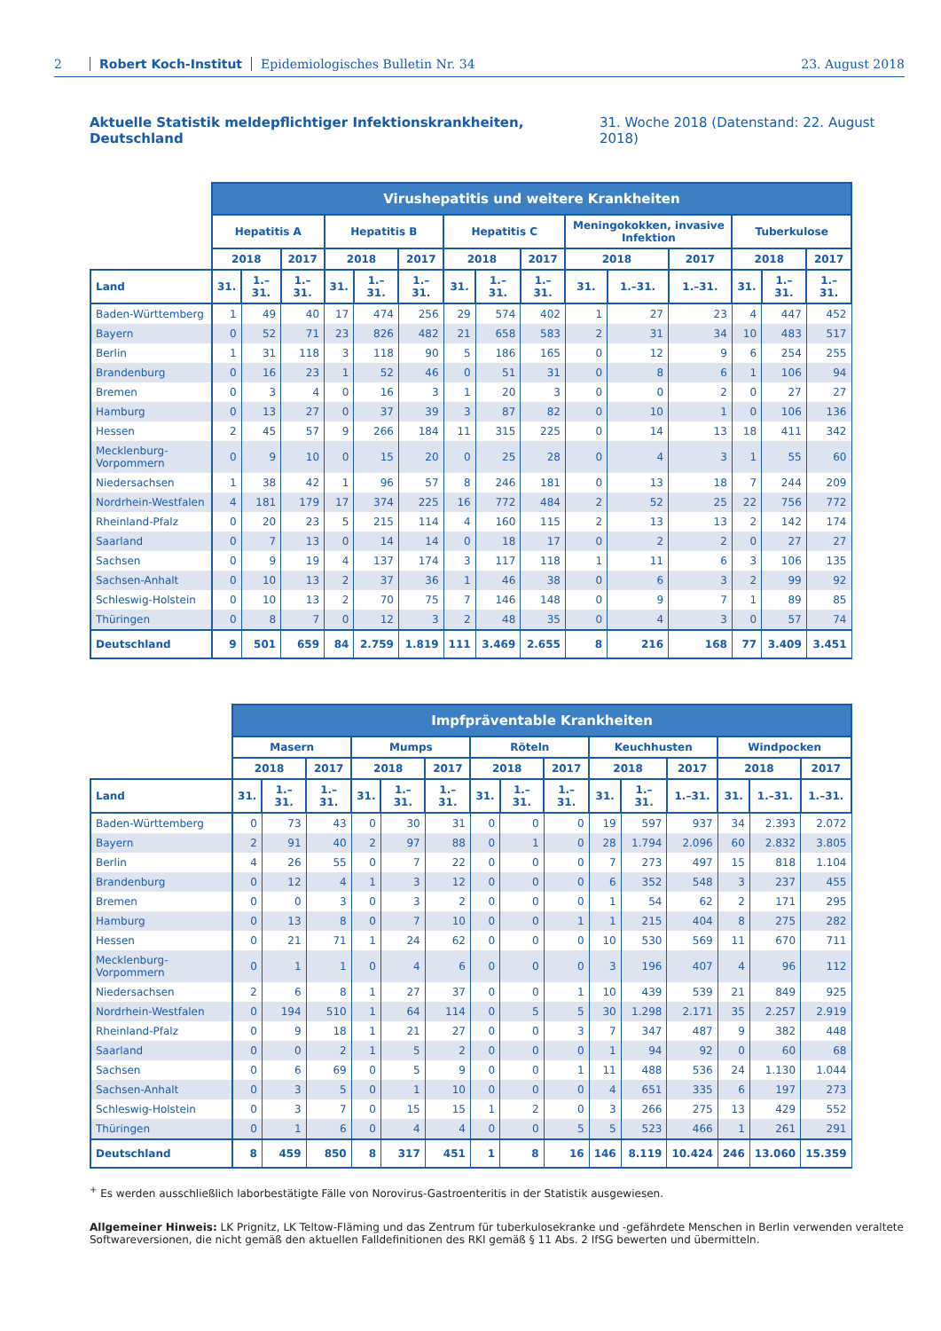2 Robert Koch-Institut Epidemiologisches Bulletin Nr. 34 23. August 2018
Aktuelle Statistik meldepflichtiger Infektionskrankheiten, Deutschland 31. Woche 2018 (Datenstand: 22. August 2018)
| | Virushepatitis und weitere Krankheiten | | | | | | | | | | | | | | |
| --- | --- | --- | --- | --- | --- | --- | --- | --- | --- | --- | --- | --- | --- | --- | --- |
| | Hepatitis A | | | Hepatitis B | | | Hepatitis C | | | Meningokokken, invasive Infektion | | | Tuberkulose | | |
| | 2018 | | 2017 | 2018 | | 2017 | 2018 | | 2017 | 2018 | | 2017 | 2018 | | 2017 |
| Land | 31. | 1.–31. | 1.–31. | 31. | 1.–31. | 1.–31. | 31. | 1.–31. | 1.–31. | 31. | 1.–31. | 1.–31. | 31. | 1.–31. | 1.–31. |
| Baden-Württemberg | 1 | 49 | 40 | 17 | 474 | 256 | 29 | 574 | 402 | 1 | 27 | 23 | 4 | 447 | 452 |
| Bayern | 0 | 52 | 71 | 23 | 826 | 482 | 21 | 658 | 583 | 2 | 31 | 34 | 10 | 483 | 517 |
| Berlin | 1 | 31 | 118 | 3 | 118 | 90 | 5 | 186 | 165 | 0 | 12 | 9 | 6 | 254 | 255 |
| Brandenburg | 0 | 16 | 23 | 1 | 52 | 46 | 0 | 51 | 31 | 0 | 8 | 6 | 1 | 106 | 94 |
| Bremen | 0 | 3 | 4 | 0 | 16 | 3 | 1 | 20 | 3 | 0 | 0 | 2 | 0 | 27 | 27 |
| Hamburg | 0 | 13 | 27 | 0 | 37 | 39 | 3 | 87 | 82 | 0 | 10 | 1 | 0 | 106 | 136 |
| Hessen | 2 | 45 | 57 | 9 | 266 | 184 | 11 | 315 | 225 | 0 | 14 | 13 | 18 | 411 | 342 |
| Mecklenburg-Vorpommern | 0 | 9 | 10 | 0 | 15 | 20 | 0 | 25 | 28 | 0 | 4 | 3 | 1 | 55 | 60 |
| Niedersachsen | 1 | 38 | 42 | 1 | 96 | 57 | 8 | 246 | 181 | 0 | 13 | 18 | 7 | 244 | 209 |
| Nordrhein-Westfalen | 4 | 181 | 179 | 17 | 374 | 225 | 16 | 772 | 484 | 2 | 52 | 25 | 22 | 756 | 772 |
| Rheinland-Pfalz | 0 | 20 | 23 | 5 | 215 | 114 | 4 | 160 | 115 | 2 | 13 | 13 | 2 | 142 | 174 |
| Saarland | 0 | 7 | 13 | 0 | 14 | 14 | 0 | 18 | 17 | 0 | 2 | 2 | 0 | 27 | 27 |
| Sachsen | 0 | 9 | 19 | 4 | 137 | 174 | 3 | 117 | 118 | 1 | 11 | 6 | 3 | 106 | 135 |
| Sachsen-Anhalt | 0 | 10 | 13 | 2 | 37 | 36 | 1 | 46 | 38 | 0 | 6 | 3 | 2 | 99 | 92 |
| Schleswig-Holstein | 0 | 10 | 13 | 2 | 70 | 75 | 7 | 146 | 148 | 0 | 9 | 7 | 1 | 89 | 85 |
| Thüringen | 0 | 8 | 7 | 0 | 12 | 3 | 2 | 48 | 35 | 0 | 4 | 3 | 0 | 57 | 74 |
| Deutschland | 9 | 501 | 659 | 84 | 2.759 | 1.819 | 111 | 3.469 | 2.655 | 8 | 216 | 168 | 77 | 3.409 | 3.451 |
| | Impfpräventable Krankheiten | | | | | | | | | | | | | | |
| --- | --- | --- | --- | --- | --- | --- | --- | --- | --- | --- | --- | --- | --- | --- | --- |
| | Masern | | | Mumps | | | Röteln | | | Keuchhusten | | | Windpocken | | |
| | 2018 | | 2017 | 2018 | | 2017 | 2018 | | 2017 | 2018 | | 2017 | 2018 | | 2017 |
| Land | 31. | 1.–31. | 1.–31. | 31. | 1.–31. | 1.–31. | 31. | 1.–31. | 1.–31. | 31. | 1.–31. | 1.–31. | 31. | 1.–31. | 1.–31. |
| Baden-Württemberg | 0 | 73 | 43 | 0 | 30 | 31 | 0 | 0 | 0 | 19 | 597 | 937 | 34 | 2.393 | 2.072 |
| Bayern | 2 | 91 | 40 | 2 | 97 | 88 | 0 | 1 | 0 | 28 | 1.794 | 2.096 | 60 | 2.832 | 3.805 |
| Berlin | 4 | 26 | 55 | 0 | 7 | 22 | 0 | 0 | 0 | 7 | 273 | 497 | 15 | 818 | 1.104 |
| Brandenburg | 0 | 12 | 4 | 1 | 3 | 12 | 0 | 0 | 0 | 6 | 352 | 548 | 3 | 237 | 455 |
| Bremen | 0 | 0 | 3 | 0 | 3 | 2 | 0 | 0 | 0 | 1 | 54 | 62 | 2 | 171 | 295 |
| Hamburg | 0 | 13 | 8 | 0 | 7 | 10 | 0 | 0 | 1 | 1 | 215 | 404 | 8 | 275 | 282 |
| Hessen | 0 | 21 | 71 | 1 | 24 | 62 | 0 | 0 | 0 | 10 | 530 | 569 | 11 | 670 | 711 |
| Mecklenburg-Vorpommern | 0 | 1 | 1 | 0 | 4 | 6 | 0 | 0 | 0 | 3 | 196 | 407 | 4 | 96 | 112 |
| Niedersachsen | 2 | 6 | 8 | 1 | 27 | 37 | 0 | 0 | 1 | 10 | 439 | 539 | 21 | 849 | 925 |
| Nordrhein-Westfalen | 0 | 194 | 510 | 1 | 64 | 114 | 0 | 5 | 5 | 30 | 1.298 | 2.171 | 35 | 2.257 | 2.919 |
| Rheinland-Pfalz | 0 | 9 | 18 | 1 | 21 | 27 | 0 | 0 | 3 | 7 | 347 | 487 | 9 | 382 | 448 |
| Saarland | 0 | 0 | 2 | 1 | 5 | 2 | 0 | 0 | 0 | 1 | 94 | 92 | 0 | 60 | 68 |
| Sachsen | 0 | 6 | 69 | 0 | 5 | 9 | 0 | 0 | 1 | 11 | 488 | 536 | 24 | 1.130 | 1.044 |
| Sachsen-Anhalt | 0 | 3 | 5 | 0 | 1 | 10 | 0 | 0 | 0 | 4 | 651 | 335 | 6 | 197 | 273 |
| Schleswig-Holstein | 0 | 3 | 7 | 0 | 15 | 15 | 1 | 2 | 0 | 3 | 266 | 275 | 13 | 429 | 552 |
| Thüringen | 0 | 1 | 6 | 0 | 4 | 4 | 0 | 0 | 5 | 5 | 523 | 466 | 1 | 261 | 291 |
| Deutschland | 8 | 459 | 850 | 8 | 317 | 451 | 1 | 8 | 16 | 146 | 8.119 | 10.424 | 246 | 13.060 | 15.359 |
<sup>+</sup> Es werden ausschließlich laborbestätigte Fälle von Norovirus-Gastroenteritis in der Statistik ausgewiesen.
Allgemeiner Hinweis: LK Prignitz, LK Teltow-Fläming und das Zentrum für tuberkulosekranke und -gefährdete Menschen in Berlin verwenden veraltete Softwareversionen, die nicht gemäß den aktuellen Falldefinitionen des RKI gemäß § 11 Abs. 2 IfSG bewerten und übermitteln.